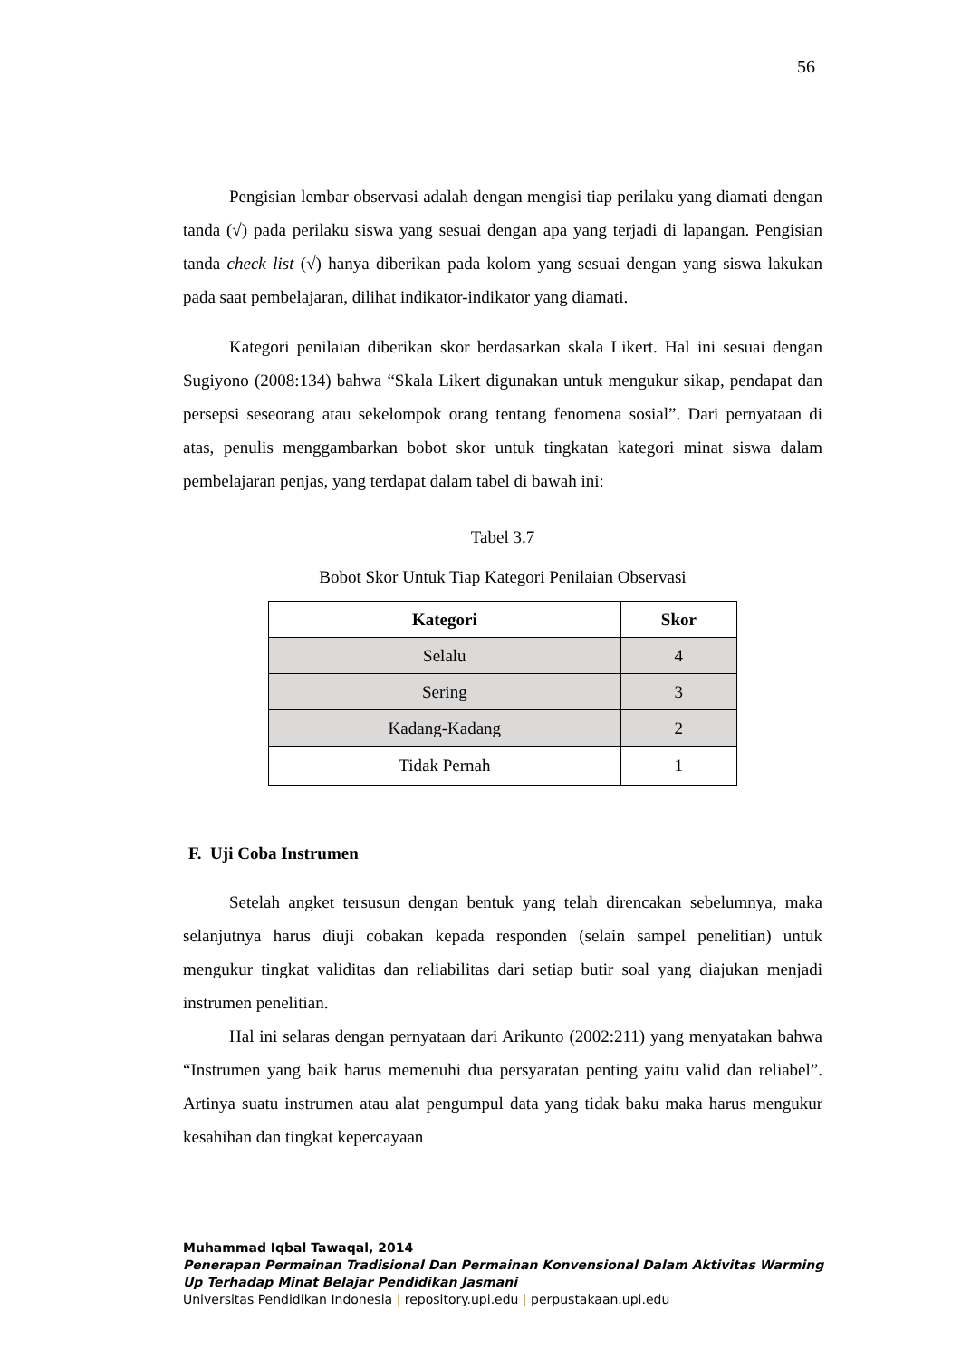56
Pengisian lembar observasi adalah dengan mengisi tiap perilaku yang diamati dengan tanda (√) pada perilaku siswa yang sesuai dengan apa yang terjadi di lapangan. Pengisian tanda check list (√) hanya diberikan pada kolom yang sesuai dengan yang siswa lakukan pada saat pembelajaran, dilihat indikator-indikator yang diamati.
Kategori penilaian diberikan skor berdasarkan skala Likert. Hal ini sesuai dengan Sugiyono (2008:134) bahwa “Skala Likert digunakan untuk mengukur sikap, pendapat dan persepsi seseorang atau sekelompok orang tentang fenomena sosial”. Dari pernyataan di atas, penulis menggambarkan bobot skor untuk tingkatan kategori minat siswa dalam pembelajaran penjas, yang terdapat dalam tabel di bawah ini:
Tabel 3.7
Bobot Skor Untuk Tiap Kategori Penilaian Observasi
| Kategori | Skor |
| --- | --- |
| Selalu | 4 |
| Sering | 3 |
| Kadang-Kadang | 2 |
| Tidak Pernah | 1 |
F. Uji Coba Instrumen
Setelah angket tersusun dengan bentuk yang telah direncakan sebelumnya, maka selanjutnya harus diuji cobakan kepada responden (selain sampel penelitian) untuk mengukur tingkat validitas dan reliabilitas dari setiap butir soal yang diajukan menjadi instrumen penelitian.
Hal ini selaras dengan pernyataan dari Arikunto (2002:211) yang menyatakan bahwa “Instrumen yang baik harus memenuhi dua persyaratan penting yaitu valid dan reliabel”. Artinya suatu instrumen atau alat pengumpul data yang tidak baku maka harus mengukur kesahihan dan tingkat kepercayaan
Muhammad Iqbal Tawaqal, 2014
Penerapan Permainan Tradisional Dan Permainan Konvensional Dalam Aktivitas Warming
Up Terhadap Minat Belajar Pendidikan Jasmani
Universitas Pendidikan Indonesia | repository.upi.edu | perpustakaan.upi.edu